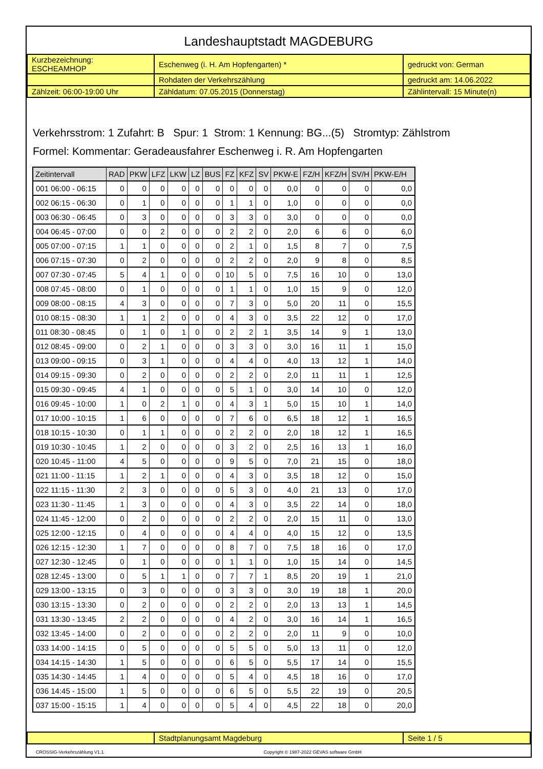Landeshauptstadt MAGDEBURG
| Kurzbezeichnung: ESCHEAMHOP | Eschenweg (i. H. Am Hopfengarten) * | gedruckt von: German |
| | Rohdaten der Verkehrszählung | gedruckt am: 14.06.2022 |
| Zählzeit: 06:00-19:00 Uhr | Zähldatum: 07.05.2015 (Donnerstag) | Zählintervall: 15 Minute(n) |
Verkehrsstrom: 1 Zufahrt: B Spur: 1 Strom: 1 Kennung: BG...(5) Stromtyp: Zählstrom
Formel: Kommentar: Geradeausfahrer Eschenweg i. R. Am Hopfengarten
| Zeitintervall | RAD | PKW | LFZ | LKW | LZ | BUS | FZ | KFZ | SV | PKW-E | FZ/H | KFZ/H | SV/H | PKW-E/H |
| --- | --- | --- | --- | --- | --- | --- | --- | --- | --- | --- | --- | --- | --- | --- |
| 001 06:00 - 06:15 | 0 | 0 | 0 | 0 | 0 | 0 | 0 | 0 | 0 | 0,0 | 0 | 0 | 0 | 0,0 |
| 002 06:15 - 06:30 | 0 | 1 | 0 | 0 | 0 | 0 | 1 | 1 | 0 | 1,0 | 0 | 0 | 0 | 0,0 |
| 003 06:30 - 06:45 | 0 | 3 | 0 | 0 | 0 | 0 | 3 | 3 | 0 | 3,0 | 0 | 0 | 0 | 0,0 |
| 004 06:45 - 07:00 | 0 | 0 | 2 | 0 | 0 | 0 | 2 | 2 | 0 | 2,0 | 6 | 6 | 0 | 6,0 |
| 005 07:00 - 07:15 | 1 | 1 | 0 | 0 | 0 | 0 | 2 | 1 | 0 | 1,5 | 8 | 7 | 0 | 7,5 |
| 006 07:15 - 07:30 | 0 | 2 | 0 | 0 | 0 | 0 | 2 | 2 | 0 | 2,0 | 9 | 8 | 0 | 8,5 |
| 007 07:30 - 07:45 | 5 | 4 | 1 | 0 | 0 | 0 | 10 | 5 | 0 | 7,5 | 16 | 10 | 0 | 13,0 |
| 008 07:45 - 08:00 | 0 | 1 | 0 | 0 | 0 | 0 | 1 | 1 | 0 | 1,0 | 15 | 9 | 0 | 12,0 |
| 009 08:00 - 08:15 | 4 | 3 | 0 | 0 | 0 | 0 | 7 | 3 | 0 | 5,0 | 20 | 11 | 0 | 15,5 |
| 010 08:15 - 08:30 | 1 | 1 | 2 | 0 | 0 | 0 | 4 | 3 | 0 | 3,5 | 22 | 12 | 0 | 17,0 |
| 011 08:30 - 08:45 | 0 | 1 | 0 | 1 | 0 | 0 | 2 | 2 | 1 | 3,5 | 14 | 9 | 1 | 13,0 |
| 012 08:45 - 09:00 | 0 | 2 | 1 | 0 | 0 | 0 | 3 | 3 | 0 | 3,0 | 16 | 11 | 1 | 15,0 |
| 013 09:00 - 09:15 | 0 | 3 | 1 | 0 | 0 | 0 | 4 | 4 | 0 | 4,0 | 13 | 12 | 1 | 14,0 |
| 014 09:15 - 09:30 | 0 | 2 | 0 | 0 | 0 | 0 | 2 | 2 | 0 | 2,0 | 11 | 11 | 1 | 12,5 |
| 015 09:30 - 09:45 | 4 | 1 | 0 | 0 | 0 | 0 | 5 | 1 | 0 | 3,0 | 14 | 10 | 0 | 12,0 |
| 016 09:45 - 10:00 | 1 | 0 | 2 | 1 | 0 | 0 | 4 | 3 | 1 | 5,0 | 15 | 10 | 1 | 14,0 |
| 017 10:00 - 10:15 | 1 | 6 | 0 | 0 | 0 | 0 | 7 | 6 | 0 | 6,5 | 18 | 12 | 1 | 16,5 |
| 018 10:15 - 10:30 | 0 | 1 | 1 | 0 | 0 | 0 | 2 | 2 | 0 | 2,0 | 18 | 12 | 1 | 16,5 |
| 019 10:30 - 10:45 | 1 | 2 | 0 | 0 | 0 | 0 | 3 | 2 | 0 | 2,5 | 16 | 13 | 1 | 16,0 |
| 020 10:45 - 11:00 | 4 | 5 | 0 | 0 | 0 | 0 | 9 | 5 | 0 | 7,0 | 21 | 15 | 0 | 18,0 |
| 021 11:00 - 11:15 | 1 | 2 | 1 | 0 | 0 | 0 | 4 | 3 | 0 | 3,5 | 18 | 12 | 0 | 15,0 |
| 022 11:15 - 11:30 | 2 | 3 | 0 | 0 | 0 | 0 | 5 | 3 | 0 | 4,0 | 21 | 13 | 0 | 17,0 |
| 023 11:30 - 11:45 | 1 | 3 | 0 | 0 | 0 | 0 | 4 | 3 | 0 | 3,5 | 22 | 14 | 0 | 18,0 |
| 024 11:45 - 12:00 | 0 | 2 | 0 | 0 | 0 | 0 | 2 | 2 | 0 | 2,0 | 15 | 11 | 0 | 13,0 |
| 025 12:00 - 12:15 | 0 | 4 | 0 | 0 | 0 | 0 | 4 | 4 | 0 | 4,0 | 15 | 12 | 0 | 13,5 |
| 026 12:15 - 12:30 | 1 | 7 | 0 | 0 | 0 | 0 | 8 | 7 | 0 | 7,5 | 18 | 16 | 0 | 17,0 |
| 027 12:30 - 12:45 | 0 | 1 | 0 | 0 | 0 | 0 | 1 | 1 | 0 | 1,0 | 15 | 14 | 0 | 14,5 |
| 028 12:45 - 13:00 | 0 | 5 | 1 | 1 | 0 | 0 | 7 | 7 | 1 | 8,5 | 20 | 19 | 1 | 21,0 |
| 029 13:00 - 13:15 | 0 | 3 | 0 | 0 | 0 | 0 | 3 | 3 | 0 | 3,0 | 19 | 18 | 1 | 20,0 |
| 030 13:15 - 13:30 | 0 | 2 | 0 | 0 | 0 | 0 | 2 | 2 | 0 | 2,0 | 13 | 13 | 1 | 14,5 |
| 031 13:30 - 13:45 | 2 | 2 | 0 | 0 | 0 | 0 | 4 | 2 | 0 | 3,0 | 16 | 14 | 1 | 16,5 |
| 032 13:45 - 14:00 | 0 | 2 | 0 | 0 | 0 | 0 | 2 | 2 | 0 | 2,0 | 11 | 9 | 0 | 10,0 |
| 033 14:00 - 14:15 | 0 | 5 | 0 | 0 | 0 | 0 | 5 | 5 | 0 | 5,0 | 13 | 11 | 0 | 12,0 |
| 034 14:15 - 14:30 | 1 | 5 | 0 | 0 | 0 | 0 | 6 | 5 | 0 | 5,5 | 17 | 14 | 0 | 15,5 |
| 035 14:30 - 14:45 | 1 | 4 | 0 | 0 | 0 | 0 | 5 | 4 | 0 | 4,5 | 18 | 16 | 0 | 17,0 |
| 036 14:45 - 15:00 | 1 | 5 | 0 | 0 | 0 | 0 | 6 | 5 | 0 | 5,5 | 22 | 19 | 0 | 20,5 |
| 037 15:00 - 15:15 | 1 | 4 | 0 | 0 | 0 | 0 | 5 | 4 | 0 | 4,5 | 22 | 18 | 0 | 20,0 |
| | Stadtplanungsamt Magdeburg | Seite 1 / 5 |
CROSSIG-Verkehrszählung V1.1 Copyright © 1987-2022 GEVAS software GmbH